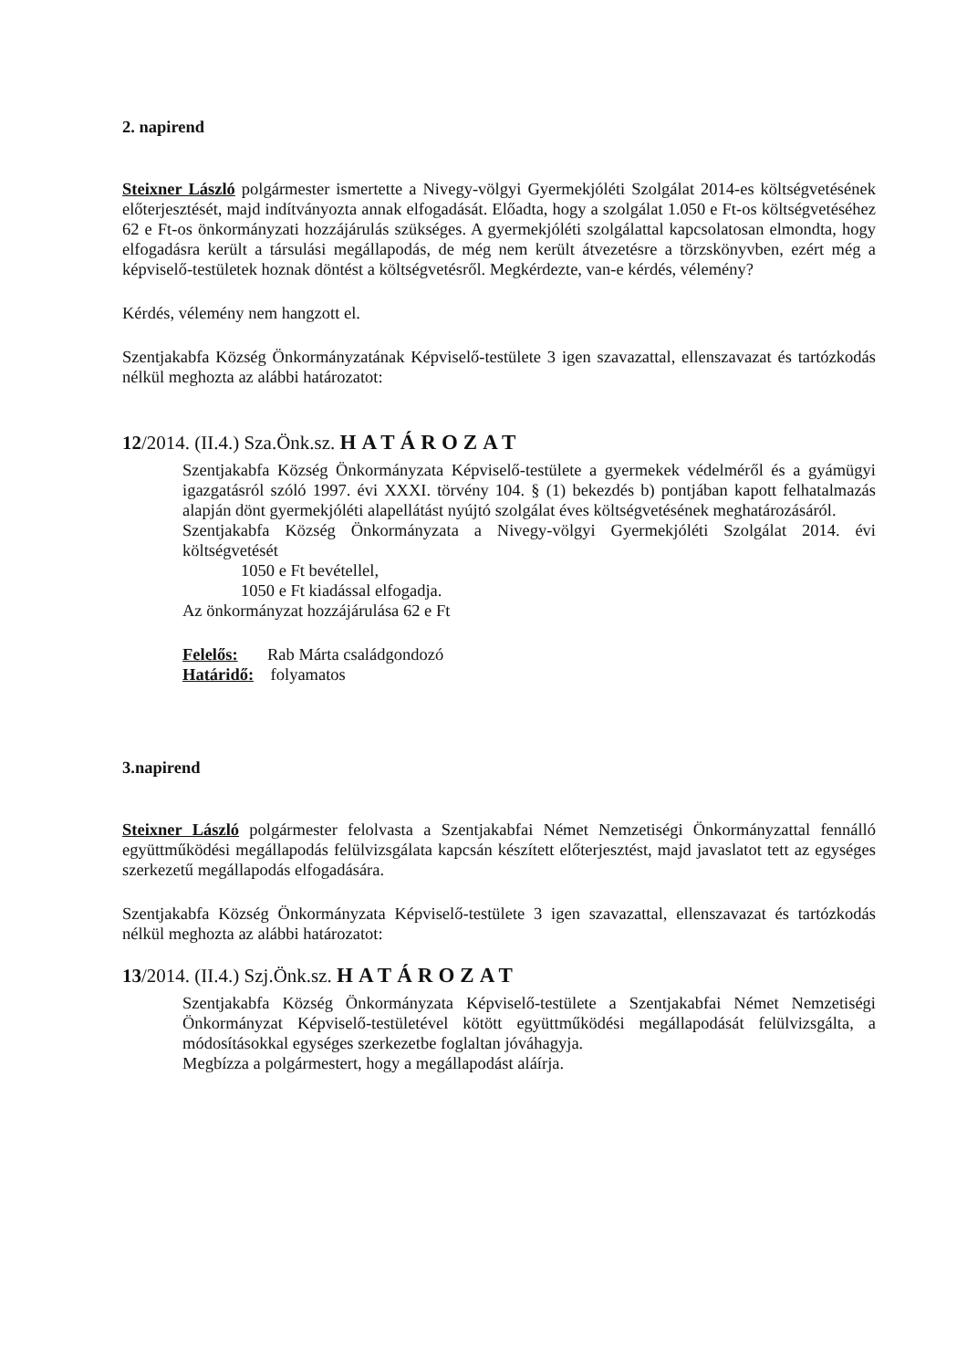2. napirend
Steixner László polgármester ismertette a Nivegy-völgyi Gyermekjóléti Szolgálat 2014-es költségvetésének előterjesztését, majd indítványozta annak elfogadását. Előadta, hogy a szolgálat 1.050 e Ft-os költségvetéséhez 62 e Ft-os önkormányzati hozzájárulás szükséges. A gyermekjóléti szolgálattal kapcsolatosan elmondta, hogy elfogadásra került a társulási megállapodás, de még nem került átvezetésre a törzskönyvben, ezért még a képviselő-testületek hoznak döntést a költségvetésről. Megkérdezte, van-e kérdés, vélemény?
Kérdés, vélemény nem hangzott el.
Szentjakabfa Község Önkormányzatának Képviselő-testülete 3 igen szavazattal, ellenszavazat és tartózkodás nélkül meghozta az alábbi határozatot:
12/2014. (II.4.) Sza.Önk.sz. HATÁROZAT
Szentjakabfa Község Önkormányzata Képviselő-testülete a gyermekek védelméről és a gyámügyi igazgatásról szóló 1997. évi XXXI. törvény 104. § (1) bekezdés b) pontjában kapott felhatalmazás alapján dönt gyermekjóléti alapellátást nyújtó szolgálat éves költségvetésének meghatározásáról.
Szentjakabfa Község Önkormányzata a Nivegy-völgyi Gyermekjóléti Szolgálat 2014. évi költségvetését
1050 e Ft bevétellel,
1050 e Ft kiadással elfogadja.
Az önkormányzat hozzájárulása 62 e Ft
Felelős: Rab Márta családgondozó
Határidő: folyamatos
3.napirend
Steixner László polgármester felolvasta a Szentjakabfai Német Nemzetiségi Önkormányzattal fennálló együttműködési megállapodás felülvizsgálata kapcsán készített előterjesztést, majd javaslatot tett az egységes szerkezetű megállapodás elfogadására.
Szentjakabfa Község Önkormányzata Képviselő-testülete 3 igen szavazattal, ellenszavazat és tartózkodás nélkül meghozta az alábbi határozatot:
13/2014. (II.4.) Szj.Önk.sz. HATÁROZAT
Szentjakabfa Község Önkormányzata Képviselő-testülete a Szentjakabfai Német Nemzetiségi Önkormányzat Képviselő-testületével kötött együttműködési megállapodását felülvizsgálta, a módosításokkal egységes szerkezetbe foglaltan jóváhagyja.
Megbízza a polgármestert, hogy a megállapodást aláírja.